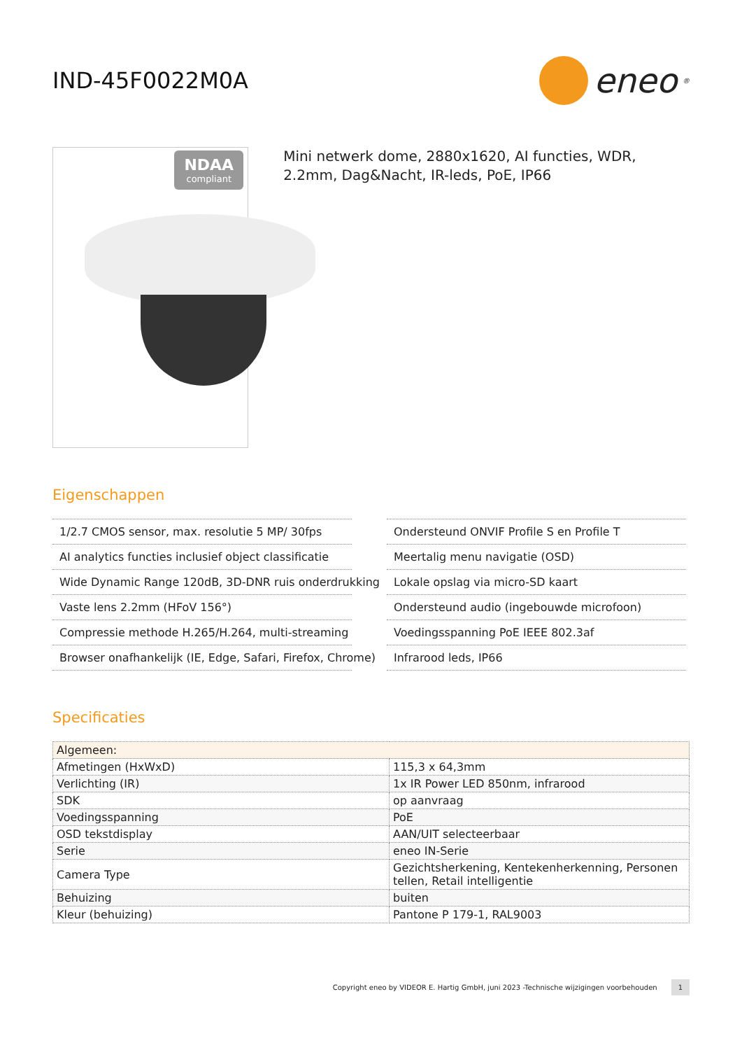IND-45F0022M0A
eneo<sup>®</sup>
NDAA
compliant
Mini netwerk dome, 2880x1620, AI functies, WDR, 2.2mm, Dag&Nacht, IR-leds, PoE, IP66
Eigenschappen
1/2.7 CMOS sensor, max. resolutie 5 MP/ 30fps
AI analytics functies inclusief object classificatie
Wide Dynamic Range 120dB, 3D-DNR ruis onderdrukking
Vaste lens 2.2mm (HFoV 156°)
Compressie methode H.265/H.264, multi-streaming
Browser onafhankelijk (IE, Edge, Safari, Firefox, Chrome)
Ondersteund ONVIF Profile S en Profile T
Meertalig menu navigatie (OSD)
Lokale opslag via micro-SD kaart
Ondersteund audio (ingebouwde microfoon)
Voedingsspanning PoE IEEE 802.3af
Infrarood leds, IP66
Specificaties
| Algemeen: | |
| --- | --- |
| Afmetingen (HxWxD) | 115,3 x 64,3mm |
| Verlichting (IR) | 1x IR Power LED 850nm, infrarood |
| SDK | op aanvraag |
| Voedingsspanning | PoE |
| OSD tekstdisplay | AAN/UIT selecteerbaar |
| Serie | eneo IN-Serie |
| Camera Type | Gezichtsherkening, Kentekenherkenning, Personen tellen, Retail intelligentie |
| Behuizing | buiten |
| Kleur (behuizing) | Pantone P 179-1, RAL9003 |
Copyright eneo by VIDEOR E. Hartig GmbH, juni 2023 -Technische wijzigingen voorbehouden 1